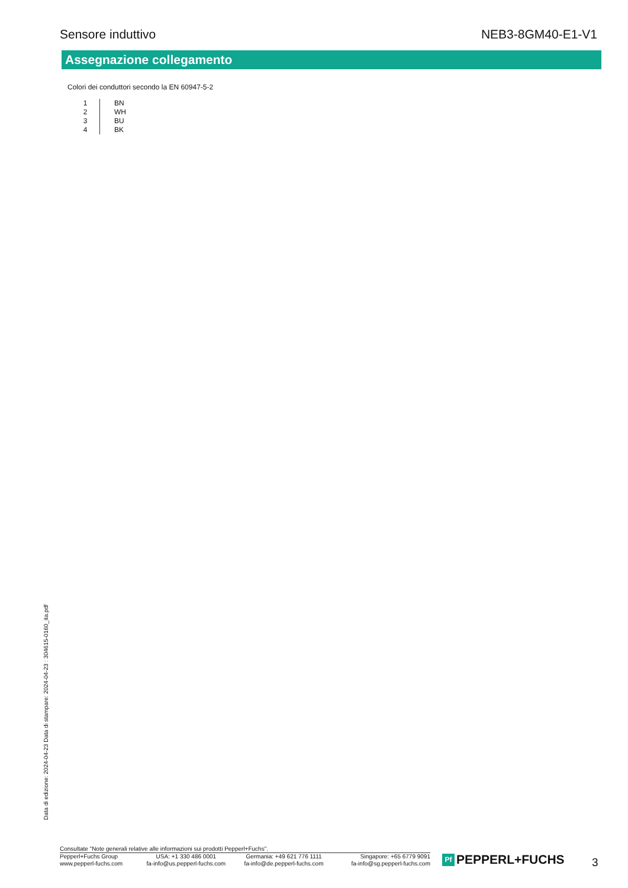Sensore induttivo NEB3-8GM40-E1-V1
Assegnazione collegamento
Colori dei conduttori secondo la EN 60947-5-2
| 1 | BN |
| 2 | WH |
| 3 | BU |
| 4 | BK |
Data di edizione: 2024-04-23 Data di stampare: 2024-04-23 : 304615-0160_ita.pdf
Consultate "Note generali relative alle informazioni sui prodotti Pepperl+Fuchs".
| Pepperl+Fuchs Group | USA: +1 330 486 0001 | Germania: +49 621 776 1111 | Singapore: +65 6779 9091 |
| www.pepperl-fuchs.com | fa-info@us.pepperl-fuchs.com | fa-info@de.pepperl-fuchs.com | fa-info@sg.pepperl-fuchs.com |
Pf
PEPPERL+FUCHS
3